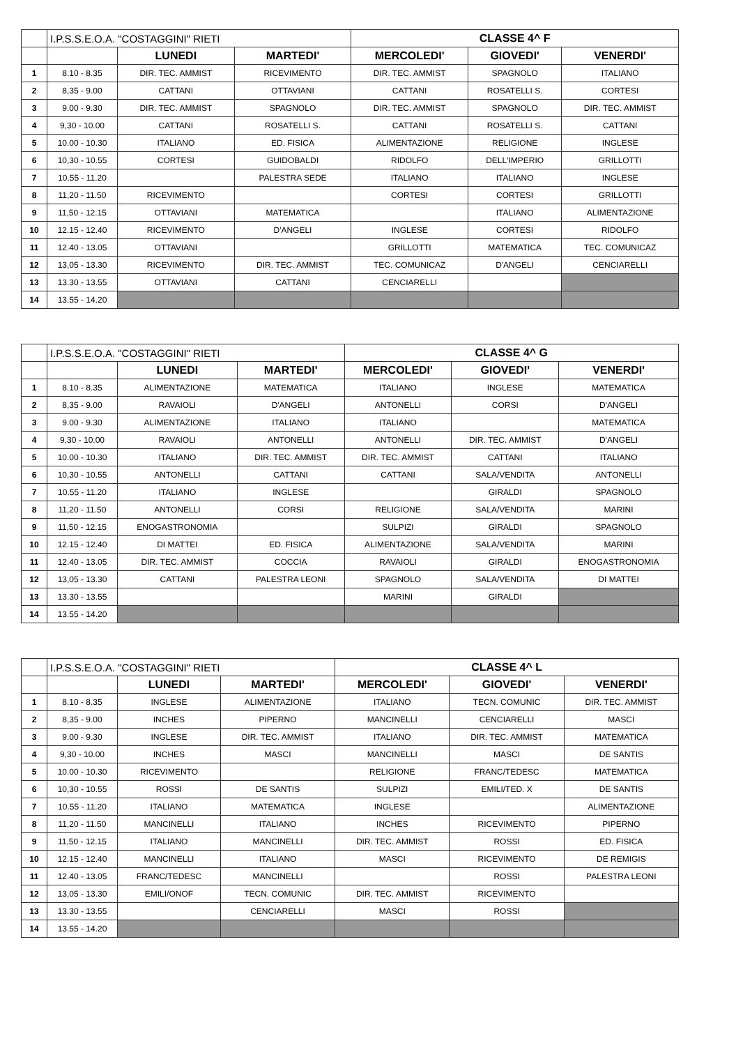| | I.P.S.S.E.O.A. "COSTAGGINI" RIETI | | | CLASSE 4^ F | | |
| | | LUNEDI | MARTEDI' | MERCOLEDI' | GIOVEDI' | VENERDI' |
| 1 | 8.10 - 8.35 | DIR. TEC. AMMIST | RICEVIMENTO | DIR. TEC. AMMIST | SPAGNOLO | ITALIANO |
| 2 | 8,35 - 9.00 | CATTANI | OTTAVIANI | CATTANI | ROSATELLI S. | CORTESI |
| 3 | 9.00 - 9.30 | DIR. TEC. AMMIST | SPAGNOLO | DIR. TEC. AMMIST | SPAGNOLO | DIR. TEC. AMMIST |
| 4 | 9,30 - 10.00 | CATTANI | ROSATELLI S. | CATTANI | ROSATELLI S. | CATTANI |
| 5 | 10.00 - 10.30 | ITALIANO | ED. FISICA | ALIMENTAZIONE | RELIGIONE | INGLESE |
| 6 | 10,30 - 10.55 | CORTESI | GUIDOBALDI | RIDOLFO | DELL'IMPERIO | GRILLOTTI |
| 7 | 10.55 - 11.20 | | PALESTRA SEDE | ITALIANO | ITALIANO | INGLESE |
| 8 | 11,20 - 11.50 | RICEVIMENTO | | CORTESI | CORTESI | GRILLOTTI |
| 9 | 11,50 - 12.15 | OTTAVIANI | MATEMATICA | | ITALIANO | ALIMENTAZIONE |
| 10 | 12.15 - 12.40 | RICEVIMENTO | D'ANGELI | INGLESE | CORTESI | RIDOLFO |
| 11 | 12.40 - 13.05 | OTTAVIANI | | GRILLOTTI | MATEMATICA | TEC. COMUNICAZ |
| 12 | 13,05 - 13.30 | RICEVIMENTO | DIR. TEC. AMMIST | TEC. COMUNICAZ | D'ANGELI | CENCIARELLI |
| 13 | 13.30 - 13.55 | OTTAVIANI | CATTANI | CENCIARELLI | | |
| 14 | 13.55 - 14.20 | | | | | |
| | I.P.S.S.E.O.A. "COSTAGGINI" RIETI | | | CLASSE 4^ G | | |
| | | LUNEDI | MARTEDI' | MERCOLEDI' | GIOVEDI' | VENERDI' |
| 1 | 8.10 - 8.35 | ALIMENTAZIONE | MATEMATICA | ITALIANO | INGLESE | MATEMATICA |
| 2 | 8,35 - 9.00 | RAVAIOLI | D'ANGELI | ANTONELLI | CORSI | D'ANGELI |
| 3 | 9.00 - 9.30 | ALIMENTAZIONE | ITALIANO | ITALIANO | | MATEMATICA |
| 4 | 9,30 - 10.00 | RAVAIOLI | ANTONELLI | ANTONELLI | DIR. TEC. AMMIST | D'ANGELI |
| 5 | 10.00 - 10.30 | ITALIANO | DIR. TEC. AMMIST | DIR. TEC. AMMIST | CATTANI | ITALIANO |
| 6 | 10,30 - 10.55 | ANTONELLI | CATTANI | CATTANI | SALA/VENDITA | ANTONELLI |
| 7 | 10.55 - 11.20 | ITALIANO | INGLESE | | GIRALDI | SPAGNOLO |
| 8 | 11,20 - 11.50 | ANTONELLI | CORSI | RELIGIONE | SALA/VENDITA | MARINI |
| 9 | 11,50 - 12.15 | ENOGASTRONOMIA | | SULPIZI | GIRALDI | SPAGNOLO |
| 10 | 12.15 - 12.40 | DI MATTEI | ED. FISICA | ALIMENTAZIONE | SALA/VENDITA | MARINI |
| 11 | 12.40 - 13.05 | DIR. TEC. AMMIST | COCCIA | RAVAIOLI | GIRALDI | ENOGASTRONOMIA |
| 12 | 13,05 - 13.30 | CATTANI | PALESTRA LEONI | SPAGNOLO | SALA/VENDITA | DI MATTEI |
| 13 | 13.30 - 13.55 | | | MARINI | GIRALDI | |
| 14 | 13.55 - 14.20 | | | | | |
| | I.P.S.S.E.O.A. "COSTAGGINI" RIETI | | | CLASSE 4^ L | | |
| | | LUNEDI | MARTEDI' | MERCOLEDI' | GIOVEDI' | VENERDI' |
| 1 | 8.10 - 8.35 | INGLESE | ALIMENTAZIONE | ITALIANO | TECN. COMUNIC | DIR. TEC. AMMIST |
| 2 | 8,35 - 9.00 | INCHES | PIPERNO | MANCINELLI | CENCIARELLI | MASCI |
| 3 | 9.00 - 9.30 | INGLESE | DIR. TEC. AMMIST | ITALIANO | DIR. TEC. AMMIST | MATEMATICA |
| 4 | 9,30 - 10.00 | INCHES | MASCI | MANCINELLI | MASCI | DE SANTIS |
| 5 | 10.00 - 10.30 | RICEVIMENTO | | RELIGIONE | FRANC/TEDESC | MATEMATICA |
| 6 | 10,30 - 10.55 | ROSSI | DE SANTIS | SULPIZI | EMILI/TED. X | DE SANTIS |
| 7 | 10.55 - 11.20 | ITALIANO | MATEMATICA | INGLESE | | ALIMENTAZIONE |
| 8 | 11,20 - 11.50 | MANCINELLI | ITALIANO | INCHES | RICEVIMENTO | PIPERNO |
| 9 | 11,50 - 12.15 | ITALIANO | MANCINELLI | DIR. TEC. AMMIST | ROSSI | ED. FISICA |
| 10 | 12.15 - 12.40 | MANCINELLI | ITALIANO | MASCI | RICEVIMENTO | DE REMIGIS |
| 11 | 12.40 - 13.05 | FRANC/TEDESC | MANCINELLI | | ROSSI | PALESTRA LEONI |
| 12 | 13,05 - 13.30 | EMILI/ONOF | TECN. COMUNIC | DIR. TEC. AMMIST | RICEVIMENTO | |
| 13 | 13.30 - 13.55 | | CENCIARELLI | MASCI | ROSSI | |
| 14 | 13.55 - 14.20 | | | | | |